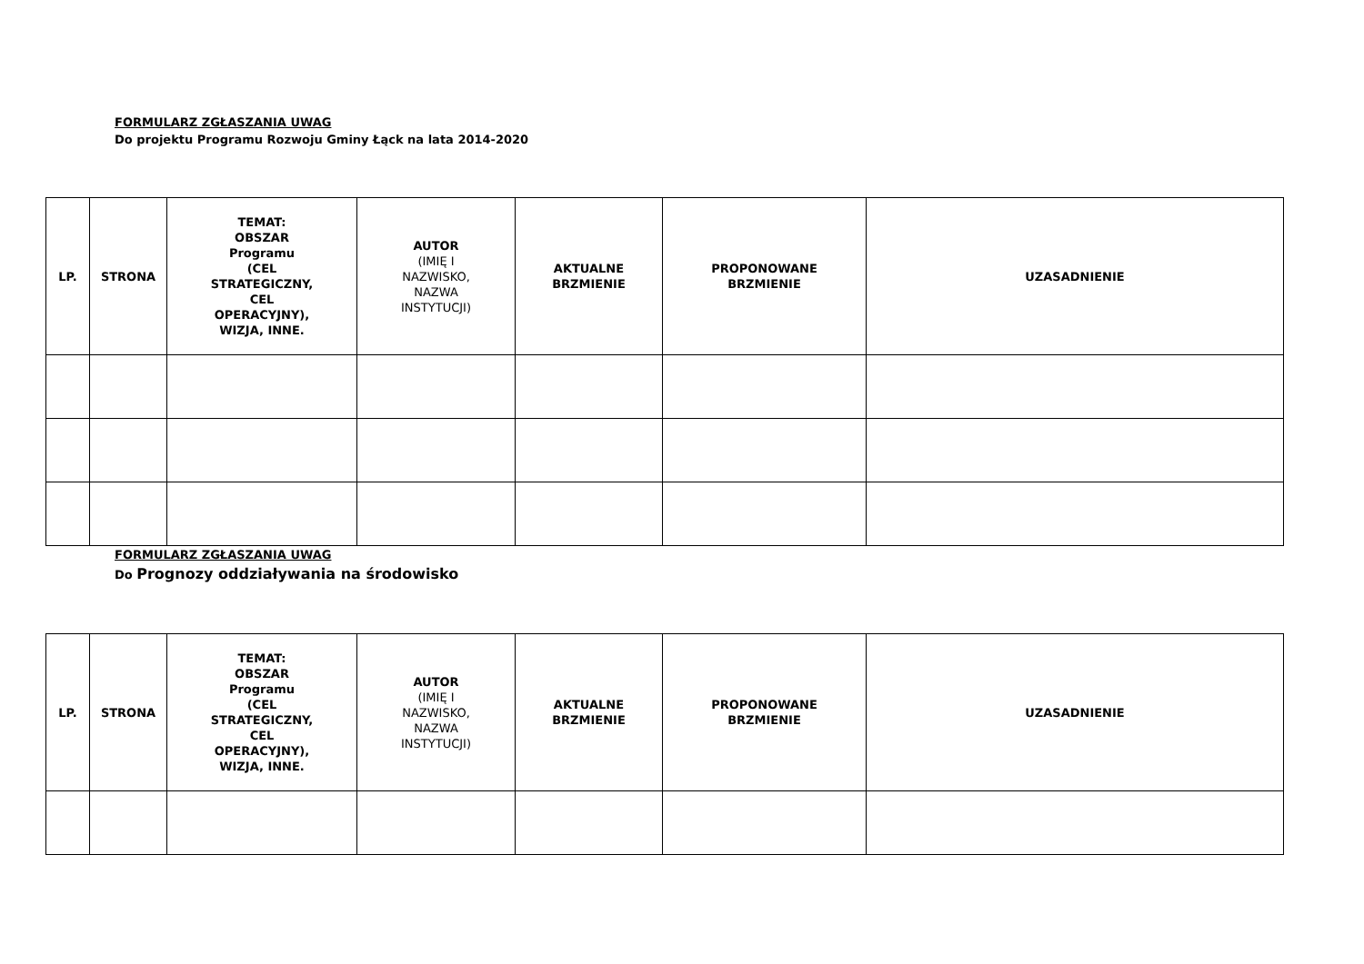FORMULARZ ZGŁASZANIA UWAG
Do projektu Programu Rozwoju Gminy Łąck na lata 2014-2020
| LP. | STRONA | TEMAT: OBSZAR Programu (CEL STRATEGICZNY, CEL OPERACYJNY), WIZJA, INNE. | AUTOR (IMIĘ I NAZWISKO, NAZWA INSTYTUCJI) | AKTUALNE BRZMIENIE | PROPONOWANE BRZMIENIE | UZASADNIENIE |
| --- | --- | --- | --- | --- | --- | --- |
FORMULARZ ZGŁASZANIA UWAG
Do Prognozy oddziaływania na środowisko
| LP. | STRONA | TEMAT: OBSZAR Programu (CEL STRATEGICZNY, CEL OPERACYJNY), WIZJA, INNE. | AUTOR (IMIĘ I NAZWISKO, NAZWA INSTYTUCJI) | AKTUALNE BRZMIENIE | PROPONOWANE BRZMIENIE | UZASADNIENIE |
| --- | --- | --- | --- | --- | --- | --- |